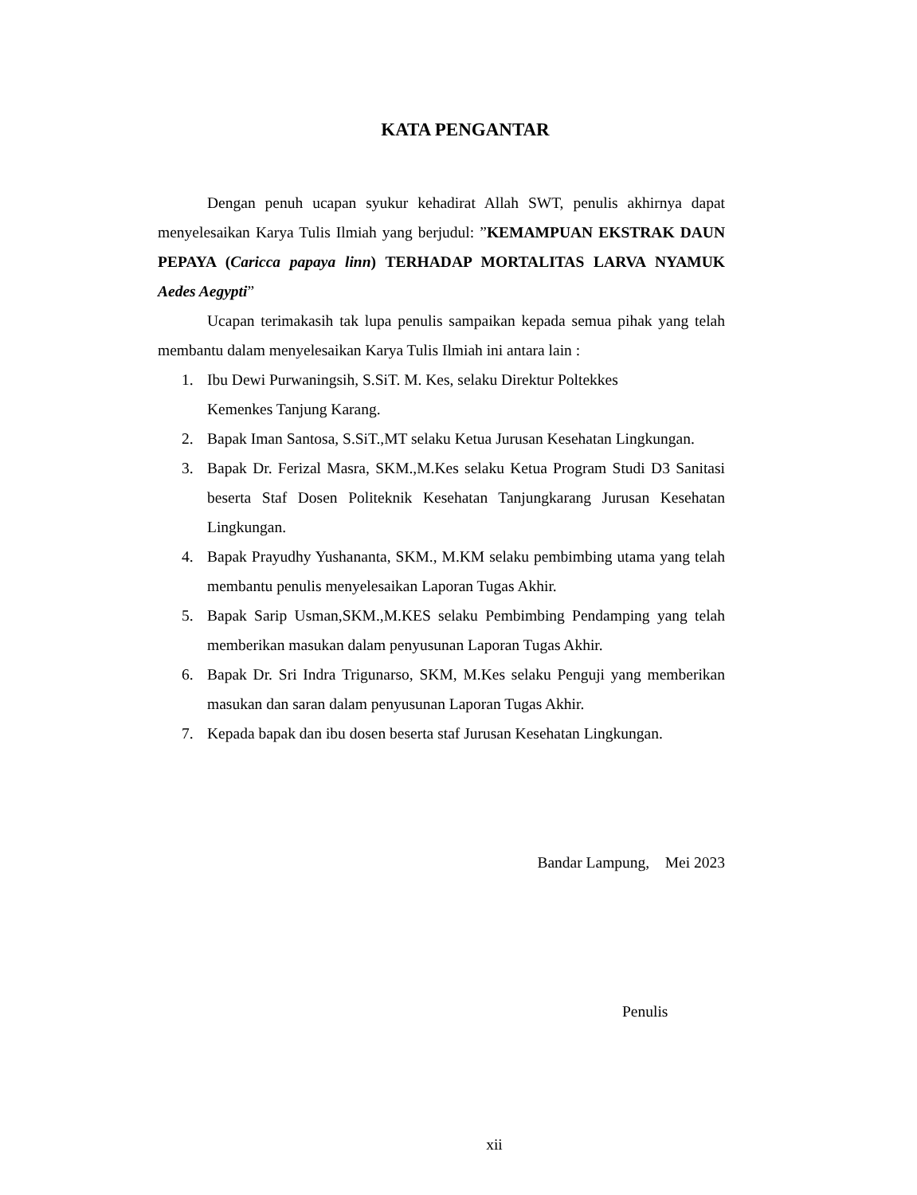KATA PENGANTAR
Dengan penuh ucapan syukur kehadirat Allah SWT, penulis akhirnya dapat menyelesaikan Karya Tulis Ilmiah yang berjudul: ”KEMAMPUAN EKSTRAK DAUN PEPAYA (Caricca papaya linn) TERHADAP MORTALITAS LARVA NYAMUK Aedes Aegypti”
Ucapan terimakasih tak lupa penulis sampaikan kepada semua pihak yang telah membantu dalam menyelesaikan Karya Tulis Ilmiah ini antara lain :
1. Ibu Dewi Purwaningsih, S.SiT. M. Kes, selaku Direktur Poltekkes
Kemenkes Tanjung Karang.
2. Bapak Iman Santosa, S.SiT.,MT selaku Ketua Jurusan Kesehatan Lingkungan.
3. Bapak Dr. Ferizal Masra, SKM.,M.Kes selaku Ketua Program Studi D3 Sanitasi beserta Staf Dosen Politeknik Kesehatan Tanjungkarang Jurusan Kesehatan Lingkungan.
4. Bapak Prayudhy Yushananta, SKM., M.KM selaku pembimbing utama yang telah membantu penulis menyelesaikan Laporan Tugas Akhir.
5. Bapak Sarip Usman,SKM.,M.KES selaku Pembimbing Pendamping yang telah memberikan masukan dalam penyusunan Laporan Tugas Akhir.
6. Bapak Dr. Sri Indra Trigunarso, SKM, M.Kes selaku Penguji yang memberikan masukan dan saran dalam penyusunan Laporan Tugas Akhir.
7. Kepada bapak dan ibu dosen beserta staf Jurusan Kesehatan Lingkungan.
Bandar Lampung, Mei 2023
Penulis
xii